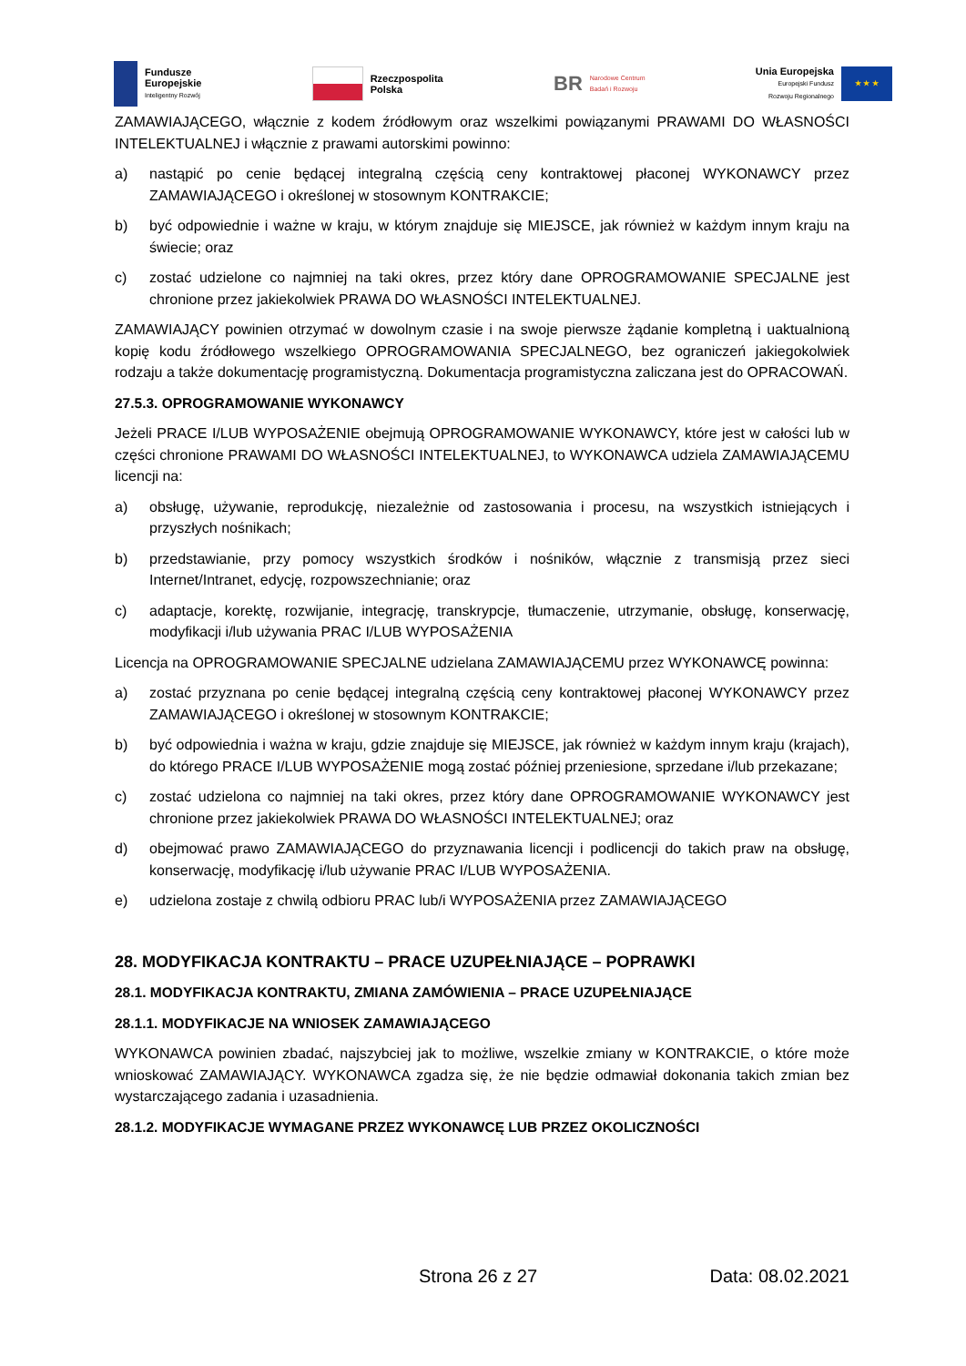Fundusze
Europejskie
Inteligentny Rozwój
Rzeczpospolita
Polska
BR
Narodowe Centrum
Badań i Rozwoju
Unia Europejska
Europejski Fundusz
Rozwoju Regionalnego
★ ★ ★
ZAMAWIAJĄCEGO, włącznie z kodem źródłowym oraz wszelkimi powiązanymi PRAWAMI DO WŁASNOŚCI INTELEKTUALNEJ i włącznie z prawami autorskimi powinno:
a) nastąpić po cenie będącej integralną częścią ceny kontraktowej płaconej WYKONAWCY przez ZAMAWIAJĄCEGO i określonej w stosownym KONTRAKCIE;
b) być odpowiednie i ważne w kraju, w którym znajduje się MIEJSCE, jak również w każdym innym kraju na świecie; oraz
c) zostać udzielone co najmniej na taki okres, przez który dane OPROGRAMOWANIE SPECJALNE jest chronione przez jakiekolwiek PRAWA DO WŁASNOŚCI INTELEKTUALNEJ.
ZAMAWIAJĄCY powinien otrzymać w dowolnym czasie i na swoje pierwsze żądanie kompletną i uaktualnioną kopię kodu źródłowego wszelkiego OPROGRAMOWANIA SPECJALNEGO, bez ograniczeń jakiegokolwiek rodzaju a także dokumentację programistyczną. Dokumentacja programistyczna zaliczana jest do OPRACOWAŃ.
27.5.3. OPROGRAMOWANIE WYKONAWCY
Jeżeli PRACE I/LUB WYPOSAŻENIE obejmują OPROGRAMOWANIE WYKONAWCY, które jest w całości lub w części chronione PRAWAMI DO WŁASNOŚCI INTELEKTUALNEJ, to WYKONAWCA udziela ZAMAWIAJĄCEMU licencji na:
a) obsługę, używanie, reprodukcję, niezależnie od zastosowania i procesu, na wszystkich istniejących i przyszłych nośnikach;
b) przedstawianie, przy pomocy wszystkich środków i nośników, włącznie z transmisją przez sieci Internet/Intranet, edycję, rozpowszechnianie; oraz
c) adaptacje, korektę, rozwijanie, integrację, transkrypcje, tłumaczenie, utrzymanie, obsługę, konserwację, modyfikacji i/lub używania PRAC I/LUB WYPOSAŻENIA
Licencja na OPROGRAMOWANIE SPECJALNE udzielana ZAMAWIAJĄCEMU przez WYKONAWCĘ powinna:
a) zostać przyznana po cenie będącej integralną częścią ceny kontraktowej płaconej WYKONAWCY przez ZAMAWIAJĄCEGO i określonej w stosownym KONTRAKCIE;
b) być odpowiednia i ważna w kraju, gdzie znajduje się MIEJSCE, jak również w każdym innym kraju (krajach), do którego PRACE I/LUB WYPOSAŻENIE mogą zostać później przeniesione, sprzedane i/lub przekazane;
c) zostać udzielona co najmniej na taki okres, przez który dane OPROGRAMOWANIE WYKONAWCY jest chronione przez jakiekolwiek PRAWA DO WŁASNOŚCI INTELEKTUALNEJ; oraz
d) obejmować prawo ZAMAWIAJĄCEGO do przyznawania licencji i podlicencji do takich praw na obsługę, konserwację, modyfikację i/lub używanie PRAC I/LUB WYPOSAŻENIA.
e) udzielona zostaje z chwilą odbioru PRAC lub/i WYPOSAŻENIA przez ZAMAWIAJĄCEGO
28. MODYFIKACJA KONTRAKTU – PRACE UZUPEŁNIAJĄCE – POPRAWKI
28.1. MODYFIKACJA KONTRAKTU, ZMIANA ZAMÓWIENIA – PRACE UZUPEŁNIAJĄCE
28.1.1. MODYFIKACJE NA WNIOSEK ZAMAWIAJĄCEGO
WYKONAWCA powinien zbadać, najszybciej jak to możliwe, wszelkie zmiany w KONTRAKCIE, o które może wnioskować ZAMAWIAJĄCY. WYKONAWCA zgadza się, że nie będzie odmawiał dokonania takich zmian bez wystarczającego zadania i uzasadnienia.
28.1.2. MODYFIKACJE WYMAGANE PRZEZ WYKONAWCĘ LUB PRZEZ OKOLICZNOŚCI
Strona 26 z 27 Data: 08.02.2021